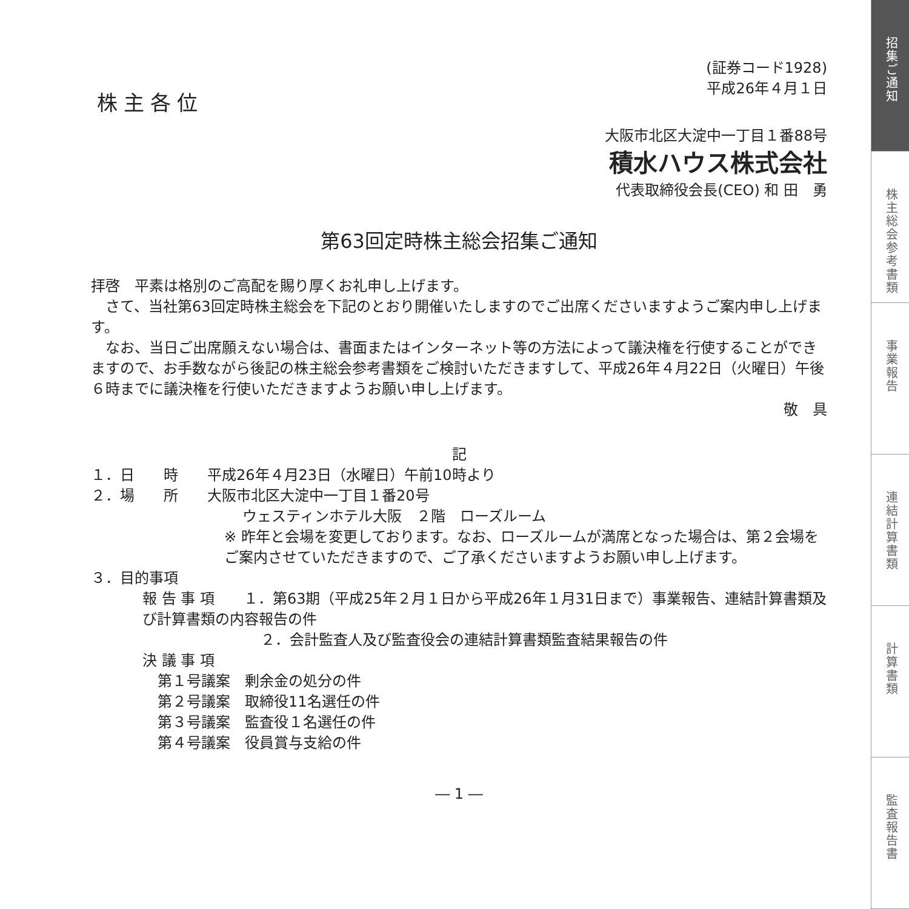(証券コード1928)
平成26年４月１日
株主各位
大阪市北区大淀中一丁目１番88号
積水ハウス株式会社
代表取締役会長(CEO) 和 田　勇
第63回定時株主総会招集ご通知
拝啓　平素は格別のご高配を賜り厚くお礼申し上げます。
　さて、当社第63回定時株主総会を下記のとおり開催いたしますのでご出席くださいますようご案内申し上げます。
　なお、当日ご出席願えない場合は、書面またはインターネット等の方法によって議決権を行使することができますので、お手数ながら後記の株主総会参考書類をご検討いただきますして、平成26年４月22日（火曜日）午後６時までに議決権を行使いただきますようお願い申し上げます。
敬　具
記
１．日　　時　　平成26年４月23日（水曜日）午前10時より
２．場　　所　　大阪市北区大淀中一丁目１番20号
ウェスティンホテル大阪　２階　ローズルーム
※ 昨年と会場を変更しております。なお、ローズルームが満席となった場合は、第２会場をご案内させていただきますので、ご了承くださいますようお願い申し上げます。
３．目的事項
報 告 事 項　　１．第63期（平成25年２月１日から平成26年１月31日まで）事業報告、連結計算書類及び計算書類の内容報告の件
２．会計監査人及び監査役会の連結計算書類監査結果報告の件
決 議 事 項
第１号議案　剰余金の処分の件
第２号議案　取締役11名選任の件
第３号議案　監査役１名選任の件
第４号議案　役員賞与支給の件
― 1 ―
招集ご通知
株主総会参考書類
事業報告
連結計算書類
計算書類
監査報告書